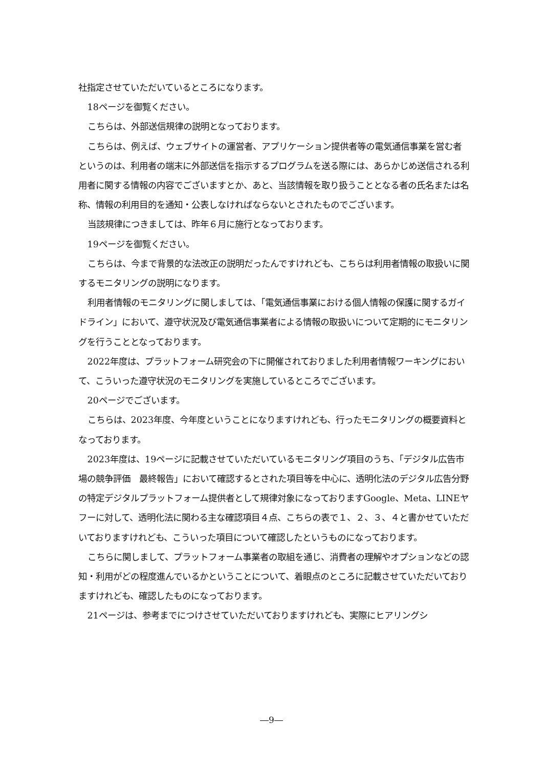社指定させていただいているところになります。
18ページを御覧ください。
こちらは、外部送信規律の説明となっております。
こちらは、例えば、ウェブサイトの運営者、アプリケーション提供者等の電気通信事業を営む者というのは、利用者の端末に外部送信を指示するプログラムを送る際には、あらかじめ送信される利用者に関する情報の内容でございますとか、あと、当該情報を取り扱うこととなる者の氏名または名称、情報の利用目的を通知・公表しなければならないとされたものでございます。
当該規律につきましては、昨年６月に施行となっております。
19ページを御覧ください。
こちらは、今まで背景的な法改正の説明だったんですけれども、こちらは利用者情報の取扱いに関するモニタリングの説明になります。
利用者情報のモニタリングに関しましては、「電気通信事業における個人情報の保護に関するガイドライン」において、遵守状況及び電気通信事業者による情報の取扱いについて定期的にモニタリングを行うこととなっております。
2022年度は、プラットフォーム研究会の下に開催されておりました利用者情報ワーキングにおいて、こういった遵守状況のモニタリングを実施しているところでございます。
20ページでございます。
こちらは、2023年度、今年度ということになりますけれども、行ったモニタリングの概要資料となっております。
2023年度は、19ページに記載させていただいているモニタリング項目のうち、「デジタル広告市場の競争評価　最終報告」において確認するとされた項目等を中心に、透明化法のデジタル広告分野の特定デジタルプラットフォーム提供者として規律対象になっておりますGoogle、Meta、LINEヤフーに対して、透明化法に関わる主な確認項目４点、こちらの表で１、２、３、４と書かせていただいておりますけれども、こういった項目について確認したというものになっております。
こちらに関しまして、プラットフォーム事業者の取組を通じ、消費者の理解やオプションなどの認知・利用がどの程度進んでいるかということについて、着眼点のところに記載させていただいておりますけれども、確認したものになっております。
21ページは、参考までにつけさせていただいておりますけれども、実際にヒアリングシ
―9―